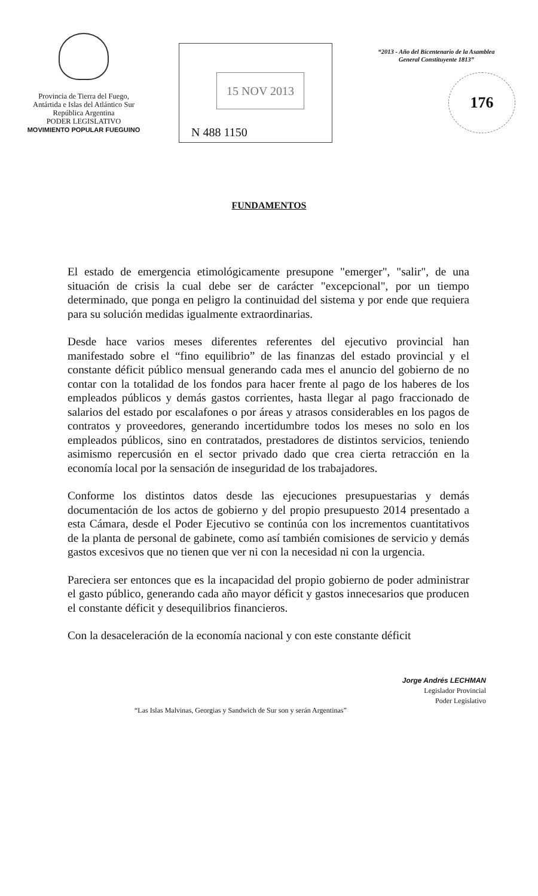Provincia de Tierra del Fuego,
Antártida e Islas del Atlántico Sur
República Argentina
PODER LEGISLATIVO
MOVIMIENTO POPULAR FUEGUINO
15 NOV 2013
N 488 1150
“2013 - Año del Bicentenario de la Asamblea
General Constituyente 1813”
176
FUNDAMENTOS
El estado de emergencia etimológicamente presupone "emerger", "salir", de una situación de crisis la cual debe ser de carácter "excepcional", por un tiempo determinado, que ponga en peligro la continuidad del sistema y por ende que requiera para su solución medidas igualmente extraordinarias.
Desde hace varios meses diferentes referentes del ejecutivo provincial han manifestado sobre el “fino equilibrio” de las finanzas del estado provincial y el constante déficit público mensual generando cada mes el anuncio del gobierno de no contar con la totalidad de los fondos para hacer frente al pago de los haberes de los empleados públicos y demás gastos corrientes, hasta llegar al pago fraccionado de salarios del estado por escalafones o por áreas y atrasos considerables en los pagos de contratos y proveedores, generando incertidumbre todos los meses no solo en los empleados públicos, sino en contratados, prestadores de distintos servicios, teniendo asimismo repercusión en el sector privado dado que crea cierta retracción en la economía local por la sensación de inseguridad de los trabajadores.
Conforme los distintos datos desde las ejecuciones presupuestarias y demás documentación de los actos de gobierno y del propio presupuesto 2014 presentado a esta Cámara, desde el Poder Ejecutivo se continúa con los incrementos cuantitativos de la planta de personal de gabinete, como así también comisiones de servicio y demás gastos excesivos que no tienen que ver ni con la necesidad ni con la urgencia.
Pareciera ser entonces que es la incapacidad del propio gobierno de poder administrar el gasto público, generando cada año mayor déficit y gastos innecesarios que producen el constante déficit y desequilibrios financieros.
Con la desaceleración de la economía nacional y con este constante déficit
Jorge Andrés LECHMAN
Legislador Provincial
Poder Legislativo
“Las Islas Malvinas, Georgias y Sandwich de Sur son y serán Argentinas”